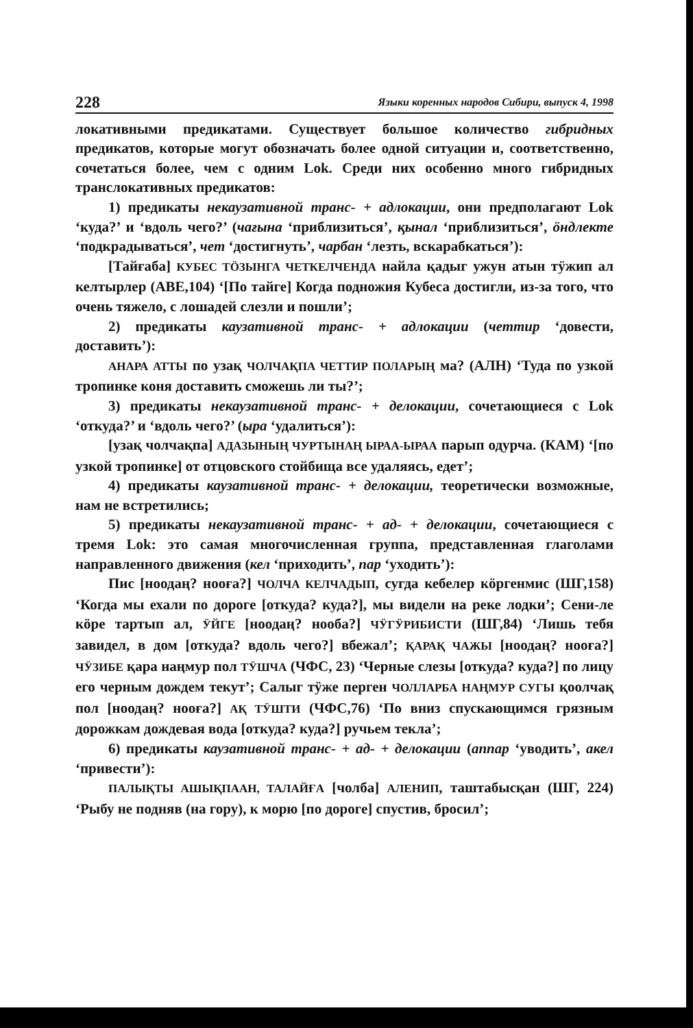228 Языки коренных народов Сибири, выпуск 4, 1998
локативными предикатами. Существует большое количество гибридных предикатов, которые могут обозначать более одной ситуации и, соответственно, сочетаться более, чем с одним Lok. Среди них особенно много гибридных транслокативных предикатов:
1) предикаты некаузативной транс- + адлокации, они предполагают Lok ‘куда?’ и ‘вдоль чего?’ (чағына ‘приблизиться’, қынал ‘приблизиться’, ӧндлекте ‘подкрадываться’, чет ‘достигнуть’, чарбан ‘лезть, вскарабкаться’):
[Тайғаба] КУБЕС ТӦЗЫНГА ЧЕТКЕЛЧЕНДА найла қадыг ужун атын тӱжип ал келтырлер (АВЕ,104) ‘[По тайге] Когда подножия Кубеса достигли, из-за того, что очень тяжело, с лошадей слезли и пошли’;
2) предикаты каузативной транс- + адлокации (четтир ‘довести, доставить’):
АНАРА АТТЫ по узақ ЧОЛЧАҚПА ЧЕТТИР ПОЛАРЫҢ ма? (АЛН) ‘Туда по узкой тропинке коня доставить сможешь ли ты?’;
3) предикаты некаузативной транс- + делокации, сочетающиеся с Lok ‘откуда?’ и ‘вдоль чего?’ (ыра ‘удалиться’):
[узақ чолчақпа] АДАЗЫНЫҢ ЧУРТЫНАҢ ЫРАА-ЫРАА парып одурча. (КАМ) ‘[по узкой тропинке] от отцовского стойбища все удаляясь, едет’;
4) предикаты каузативной транс- + делокации, теоретически возможные, нам не встретились;
5) предикаты некаузативной транс- + ад- + делокации, сочетающиеся с тремя Lok: это самая многочисленная группа, представленная глаголами направленного движения (кел ‘приходить’, пар ‘уходить’):
Пис [ноодаң? нооға?] ЧОЛЧА КЕЛЧАДЫП, сугда кебелер кӧргенмис (ШГ,158) ‘Когда мы ехали по дороге [откуда? куда?], мы видели на реке лодки’; Сени-ле кӧре тартып ал, ӰЙГЕ [ноодаң? нооба?] ЧӰГӰРИБИСТИ (ШГ,84) ‘Лишь тебя завидел, в дом [откуда? вдоль чего?] вбежал’; ҚАРАҚ ЧАЖЫ [ноодаң? нооға?] ЧӰЗИБЕ қара наңмур пол ТӰШЧА (ЧФС, 23) ‘Черные слезы [откуда? куда?] по лицу его черным дождем текут’; Салыг тӱже перген ЧОЛЛАРБА НАҢМУР СУГЫ қоолчақ пол [ноодаң? нооға?] АҚ ТӰШТИ (ЧФС,76) ‘По вниз спускающимся грязным дорожкам дождевая вода [откуда? куда?] ручьем текла’;
6) предикаты каузативной транс- + ад- + делокации (аппар ‘уводить’, акел ‘привести’):
ПАЛЫҚТЫ АШЫҚПААН, ТАЛАЙҒА [чолба] АЛЕНИП, таштабысқан (ШГ, 224) ‘Рыбу не подняв (на гору), к морю [по дороге] спустив, бросил’;